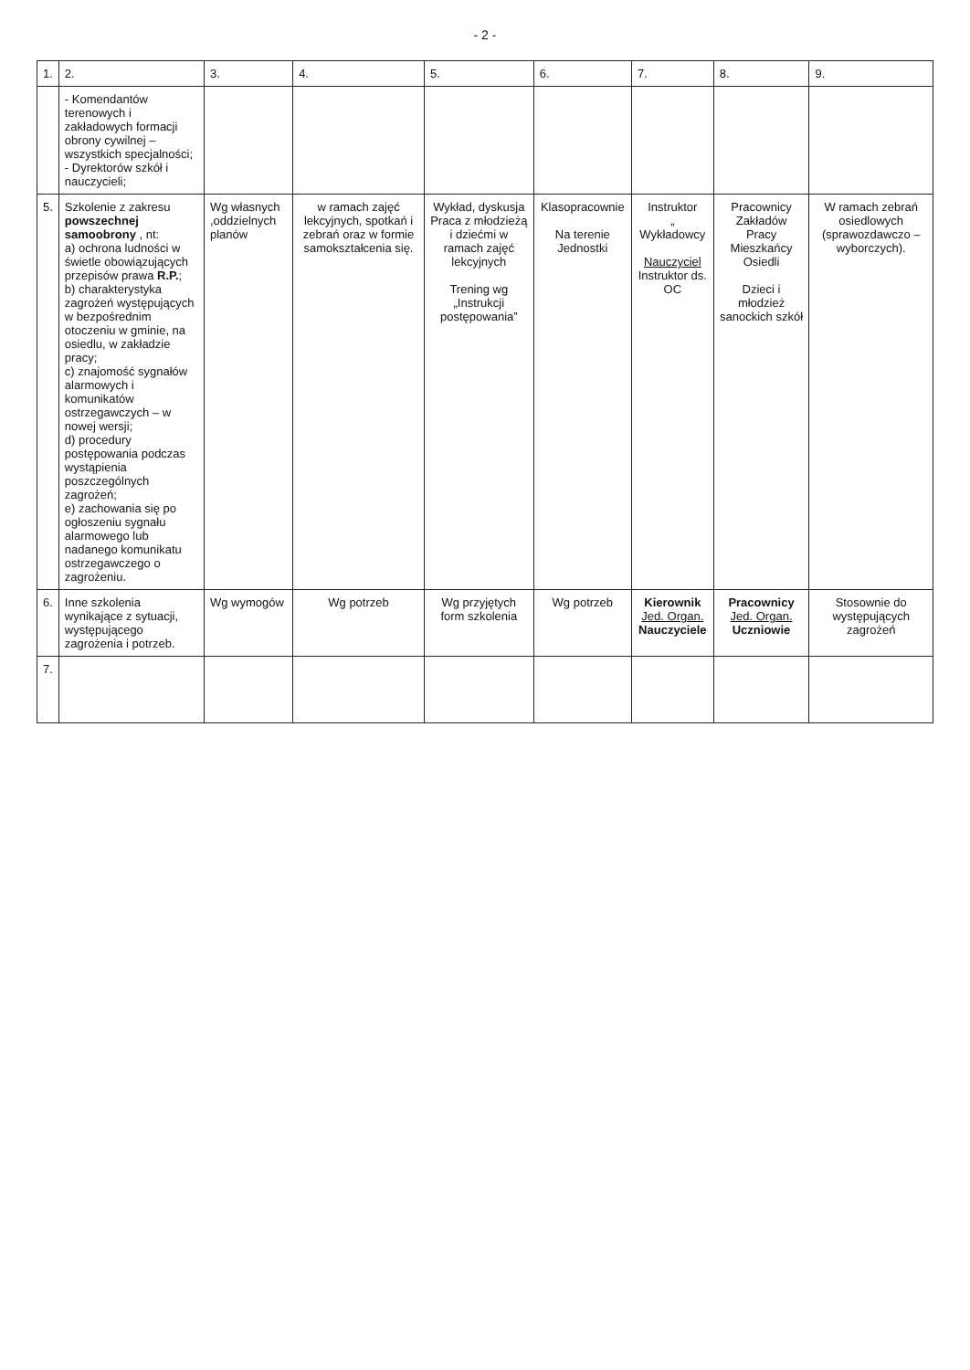- 2 -
| 1. | 2. | 3. | 4. | 5. | 6. | 7. | 8. | 9. |
| --- | --- | --- | --- | --- | --- | --- | --- | --- |
| | - Komendantów terenowych i zakładowych formacji obrony cywilnej – wszystkich specjalności; - Dyrektorów szkół i nauczycieli; | | | | | | | |
| 5. | Szkolenie z zakresu powszechnej samoobrony , nt: a) ochrona ludności w świetle obowiązujących przepisów prawa R.P. ; b) charakterystyka zagrożeń występujących w bezpośrednim otoczeniu w gminie, na osiedlu, w zakładzie pracy; c) znajomość sygnałów alarmowych i komunikatów ostrzegawczych – w nowej wersji; d) procedury postępowania podczas wystąpienia poszczególnych zagrożeń; e) zachowania się po ogłoszeniu sygnału alarmowego lub nadanego komunikatu ostrzegawczego o zagrożeniu. | Wg własnych ,oddzielnych planów | w ramach zajęć lekcyjnych, spotkań i zebrań oraz w formie samokształcenia się. | Wykład, dyskusja Praca z młodzieżą i dziećmi w ramach zajęć lekcyjnych Trening wg „Instrukcji postępowania” | Klasopracownie Na terenie Jednostki | Instruktor „ Wykładowcy Nauczyciel Instruktor ds. OC | Pracownicy Zakładów Pracy Mieszkańcy Osiedli Dzieci i młodzież sanockich szkół | W ramach zebrań osiedlowych (sprawozdawczo – wyborczych). |
| 6. | Inne szkolenia wynikające z sytuacji, występującego zagrożenia i potrzeb. | Wg wymogów | Wg potrzeb | Wg przyjętych form szkolenia | Wg potrzeb | Kierownik Jed. Organ. Nauczyciele | Pracownicy Jed. Organ. Uczniowie | Stosownie do występujących zagrożeń |
| 7. | | | | | | | | |